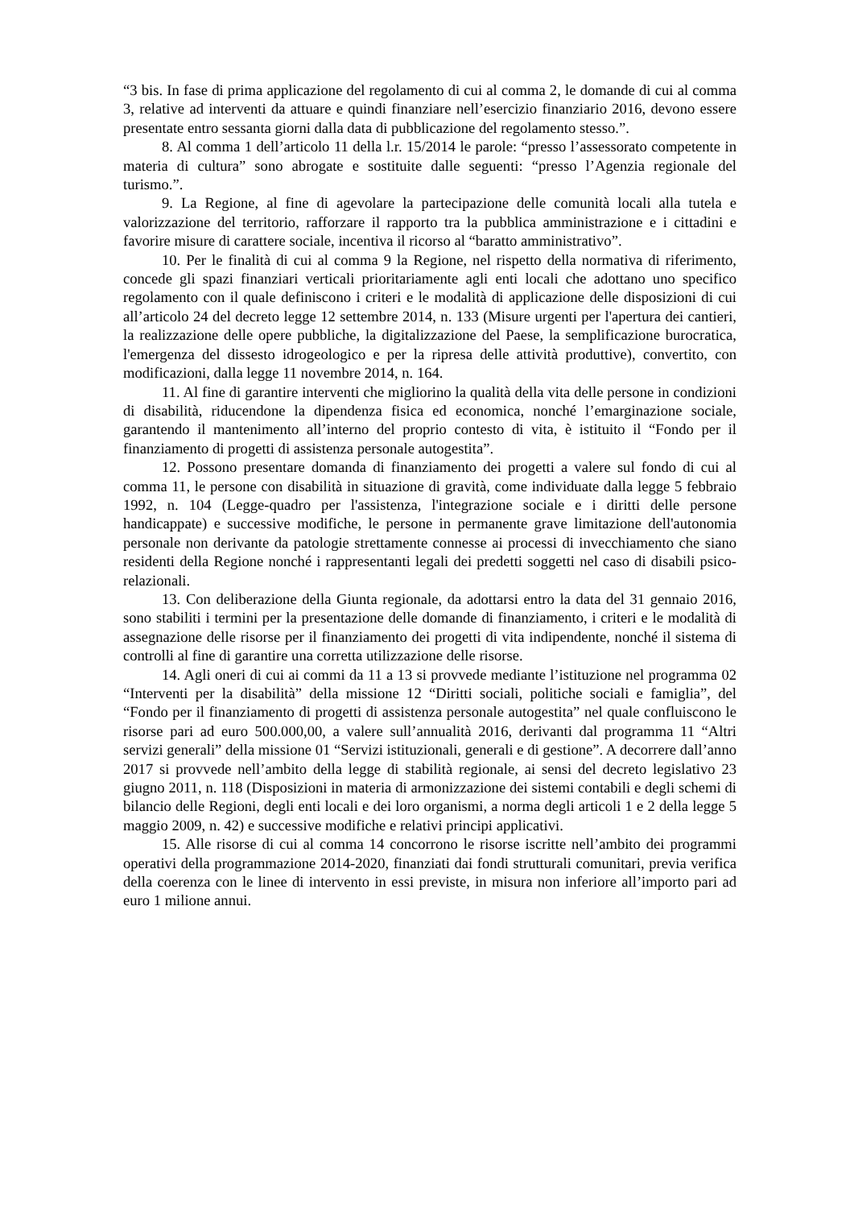“3 bis. In fase di prima applicazione del regolamento di cui al comma 2, le domande di cui al comma 3, relative ad interventi da attuare e quindi finanziare nell’esercizio finanziario 2016, devono essere presentate entro sessanta giorni dalla data di pubblicazione del regolamento stesso.”.
8. Al comma 1 dell’articolo 11 della l.r. 15/2014 le parole: “presso l’assessorato competente in materia di cultura” sono abrogate e sostituite dalle seguenti: “presso l’Agenzia regionale del turismo.”.
9. La Regione, al fine di agevolare la partecipazione delle comunità locali alla tutela e valorizzazione del territorio, rafforzare il rapporto tra la pubblica amministrazione e i cittadini e favorire misure di carattere sociale, incentiva il ricorso al “baratto amministrativo”.
10. Per le finalità di cui al comma 9 la Regione, nel rispetto della normativa di riferimento, concede gli spazi finanziari verticali prioritariamente agli enti locali che adottano uno specifico regolamento con il quale definiscono i criteri e le modalità di applicazione delle disposizioni di cui all’articolo 24 del decreto legge 12 settembre 2014, n. 133 (Misure urgenti per l'apertura dei cantieri, la realizzazione delle opere pubbliche, la digitalizzazione del Paese, la semplificazione burocratica, l'emergenza del dissesto idrogeologico e per la ripresa delle attività produttive), convertito, con modificazioni, dalla legge 11 novembre 2014, n. 164.
11. Al fine di garantire interventi che migliorino la qualità della vita delle persone in condizioni di disabilità, riducendone la dipendenza fisica ed economica, nonché l’emarginazione sociale, garantendo il mantenimento all’interno del proprio contesto di vita, è istituito il “Fondo per il finanziamento di progetti di assistenza personale autogestita”.
12. Possono presentare domanda di finanziamento dei progetti a valere sul fondo di cui al comma 11, le persone con disabilità in situazione di gravità, come individuate dalla legge 5 febbraio 1992, n. 104 (Legge-quadro per l'assistenza, l'integrazione sociale e i diritti delle persone handicappate) e successive modifiche, le persone in permanente grave limitazione dell'autonomia personale non derivante da patologie strettamente connesse ai processi di invecchiamento che siano residenti della Regione nonché i rappresentanti legali dei predetti soggetti nel caso di disabili psico-relazionali.
13. Con deliberazione della Giunta regionale, da adottarsi entro la data del 31 gennaio 2016, sono stabiliti i termini per la presentazione delle domande di finanziamento, i criteri e le modalità di assegnazione delle risorse per il finanziamento dei progetti di vita indipendente, nonché il sistema di controlli al fine di garantire una corretta utilizzazione delle risorse.
14. Agli oneri di cui ai commi da 11 a 13 si provvede mediante l’istituzione nel programma 02 “Interventi per la disabilità” della missione 12 “Diritti sociali, politiche sociali e famiglia”, del “Fondo per il finanziamento di progetti di assistenza personale autogestita” nel quale confluiscono le risorse pari ad euro 500.000,00, a valere sull’annualità 2016, derivanti dal programma 11 “Altri servizi generali” della missione 01 “Servizi istituzionali, generali e di gestione”. A decorrere dall’anno 2017 si provvede nell’ambito della legge di stabilità regionale, ai sensi del decreto legislativo 23 giugno 2011, n. 118 (Disposizioni in materia di armonizzazione dei sistemi contabili e degli schemi di bilancio delle Regioni, degli enti locali e dei loro organismi, a norma degli articoli 1 e 2 della legge 5 maggio 2009, n. 42) e successive modifiche e relativi principi applicativi.
15. Alle risorse di cui al comma 14 concorrono le risorse iscritte nell’ambito dei programmi operativi della programmazione 2014-2020, finanziati dai fondi strutturali comunitari, previa verifica della coerenza con le linee di intervento in essi previste, in misura non inferiore all’importo pari ad euro 1 milione annui.